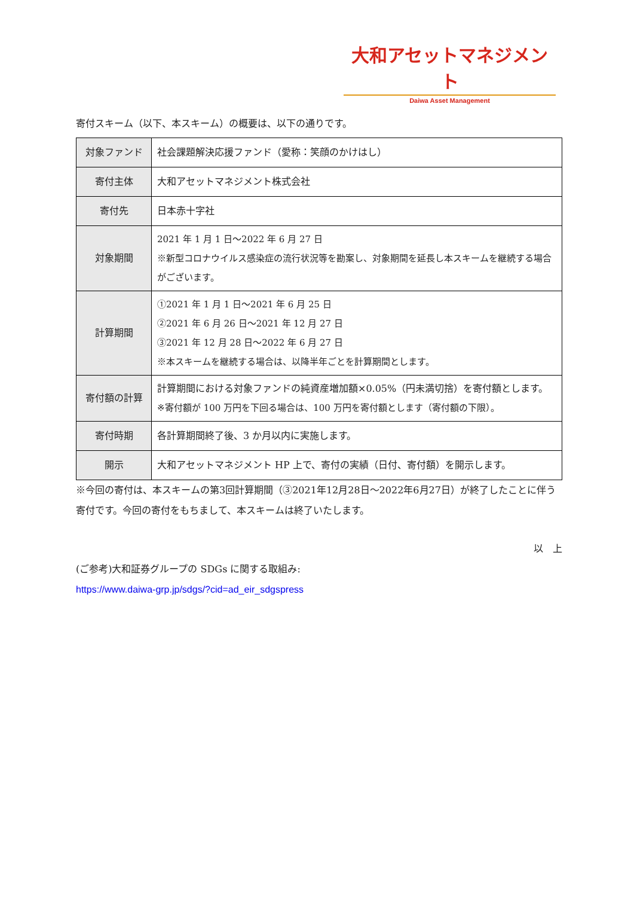大和アセットマネジメント
Daiwa Asset Management
寄付スキーム（以下、本スキーム）の概要は、以下の通りです。
| 対象ファンド | 社会課題解決応援ファンド（愛称：笑顔のかけはし） |
| 寄付主体 | 大和アセットマネジメント株式会社 |
| 寄付先 | 日本赤十字社 |
| 対象期間 | 2021 年 1 月 1 日～2022 年 6 月 27 日 ※新型コロナウイルス感染症の流行状況等を勘案し、対象期間を延長し本スキームを継続する場合がございます。 |
| 計算期間 | ①2021 年 1 月 1 日～2021 年 6 月 25 日 ②2021 年 6 月 26 日～2021 年 12 月 27 日 ③2021 年 12 月 28 日～2022 年 6 月 27 日 ※本スキームを継続する場合は、以降半年ごとを計算期間とします。 |
| 寄付額の計算 | 計算期間における対象ファンドの純資産増加額×0.05%（円未満切捨）を寄付額とします。 ※寄付額が 100 万円を下回る場合は、100 万円を寄付額とします（寄付額の下限）。 |
| 寄付時期 | 各計算期間終了後、3 か月以内に実施します。 |
| 開示 | 大和アセットマネジメント HP 上で、寄付の実績（日付、寄付額）を開示します。 |
※今回の寄付は、本スキームの第3回計算期間（③2021年12月28日～2022年6月27日）が終了したことに伴う寄付です。今回の寄付をもちまして、本スキームは終了いたします。
以　上
(ご参考)大和証券グループの SDGs に関する取組み:
https://www.daiwa-grp.jp/sdgs/?cid=ad_eir_sdgspress